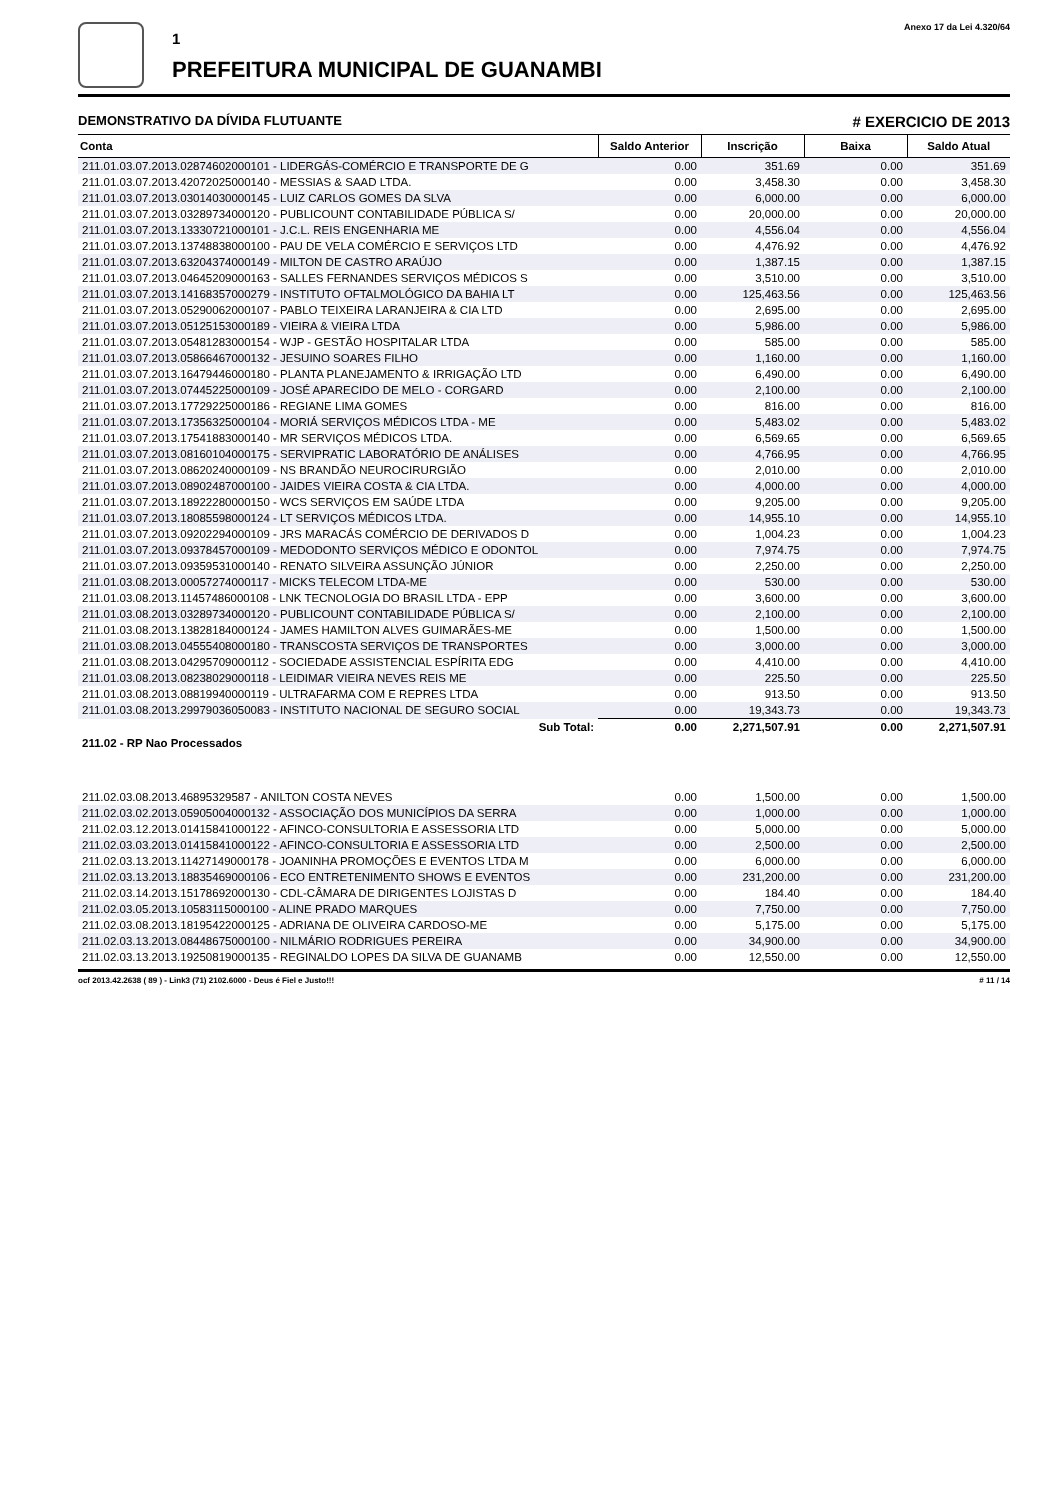1
PREFEITURA MUNICIPAL DE GUANAMBI
Anexo 17 da Lei 4.320/64
DEMONSTRATIVO DA DÍVIDA FLUTUANTE # EXERCICIO DE 2013
| Conta | Saldo Anterior | Inscrição | Baixa | Saldo Atual |
| --- | --- | --- | --- | --- |
| 211.01.03.07.2013.02874602000101 - LIDERGÁS-COMÉRCIO E TRANSPORTE DE G | 0.00 | 351.69 | 0.00 | 351.69 |
| 211.01.03.07.2013.42072025000140 - MESSIAS & SAAD LTDA. | 0.00 | 3,458.30 | 0.00 | 3,458.30 |
| 211.01.03.07.2013.03014030000145 - LUIZ CARLOS GOMES DA SLVA | 0.00 | 6,000.00 | 0.00 | 6,000.00 |
| 211.01.03.07.2013.03289734000120 - PUBLICOUNT CONTABILIDADE PÚBLICA S/ | 0.00 | 20,000.00 | 0.00 | 20,000.00 |
| 211.01.03.07.2013.13330721000101 - J.C.L. REIS ENGENHARIA ME | 0.00 | 4,556.04 | 0.00 | 4,556.04 |
| 211.01.03.07.2013.13748838000100 - PAU DE VELA COMÉRCIO E SERVIÇOS LTD | 0.00 | 4,476.92 | 0.00 | 4,476.92 |
| 211.01.03.07.2013.63204374000149 - MILTON DE CASTRO ARAÚJO | 0.00 | 1,387.15 | 0.00 | 1,387.15 |
| 211.01.03.07.2013.04645209000163 - SALLES FERNANDES SERVIÇOS MÉDICOS S | 0.00 | 3,510.00 | 0.00 | 3,510.00 |
| 211.01.03.07.2013.14168357000279 - INSTITUTO OFTALMOLÓGICO DA BAHIA LT | 0.00 | 125,463.56 | 0.00 | 125,463.56 |
| 211.01.03.07.2013.05290062000107 - PABLO TEIXEIRA LARANJEIRA & CIA LTD | 0.00 | 2,695.00 | 0.00 | 2,695.00 |
| 211.01.03.07.2013.05125153000189 - VIEIRA & VIEIRA LTDA | 0.00 | 5,986.00 | 0.00 | 5,986.00 |
| 211.01.03.07.2013.05481283000154 - WJP - GESTÃO HOSPITALAR LTDA | 0.00 | 585.00 | 0.00 | 585.00 |
| 211.01.03.07.2013.05866467000132 - JESUINO SOARES FILHO | 0.00 | 1,160.00 | 0.00 | 1,160.00 |
| 211.01.03.07.2013.16479446000180 - PLANTA PLANEJAMENTO & IRRIGAÇÃO LTD | 0.00 | 6,490.00 | 0.00 | 6,490.00 |
| 211.01.03.07.2013.07445225000109 - JOSÉ APARECIDO DE MELO - CORGARD | 0.00 | 2,100.00 | 0.00 | 2,100.00 |
| 211.01.03.07.2013.17729225000186 - REGIANE LIMA GOMES | 0.00 | 816.00 | 0.00 | 816.00 |
| 211.01.03.07.2013.17356325000104 - MORIÁ SERVIÇOS MÉDICOS LTDA - ME | 0.00 | 5,483.02 | 0.00 | 5,483.02 |
| 211.01.03.07.2013.17541883000140 - MR SERVIÇOS MÉDICOS LTDA. | 0.00 | 6,569.65 | 0.00 | 6,569.65 |
| 211.01.03.07.2013.08160104000175 - SERVIPRATIC LABORATÓRIO DE ANÁLISES | 0.00 | 4,766.95 | 0.00 | 4,766.95 |
| 211.01.03.07.2013.08620240000109 - NS BRANDÃO NEUROCIRURGIÃO | 0.00 | 2,010.00 | 0.00 | 2,010.00 |
| 211.01.03.07.2013.08902487000100 - JAIDES VIEIRA COSTA & CIA LTDA. | 0.00 | 4,000.00 | 0.00 | 4,000.00 |
| 211.01.03.07.2013.18922280000150 - WCS SERVIÇOS EM SAÚDE LTDA | 0.00 | 9,205.00 | 0.00 | 9,205.00 |
| 211.01.03.07.2013.18085598000124 - LT SERVIÇOS MÉDICOS LTDA. | 0.00 | 14,955.10 | 0.00 | 14,955.10 |
| 211.01.03.07.2013.09202294000109 - JRS MARACÁS COMÉRCIO DE DERIVADOS D | 0.00 | 1,004.23 | 0.00 | 1,004.23 |
| 211.01.03.07.2013.09378457000109 - MEDODONTO SERVIÇOS MÉDICO E ODONTOL | 0.00 | 7,974.75 | 0.00 | 7,974.75 |
| 211.01.03.07.2013.09359531000140 - RENATO SILVEIRA ASSUNÇÃO JÚNIOR | 0.00 | 2,250.00 | 0.00 | 2,250.00 |
| 211.01.03.08.2013.00057274000117 - MICKS TELECOM LTDA-ME | 0.00 | 530.00 | 0.00 | 530.00 |
| 211.01.03.08.2013.11457486000108 - LNK TECNOLOGIA DO BRASIL LTDA - EPP | 0.00 | 3,600.00 | 0.00 | 3,600.00 |
| 211.01.03.08.2013.03289734000120 - PUBLICOUNT CONTABILIDADE PÚBLICA S/ | 0.00 | 2,100.00 | 0.00 | 2,100.00 |
| 211.01.03.08.2013.13828184000124 - JAMES HAMILTON ALVES GUIMARÃES-ME | 0.00 | 1,500.00 | 0.00 | 1,500.00 |
| 211.01.03.08.2013.04555408000180 - TRANSCOSTA SERVIÇOS DE TRANSPORTES | 0.00 | 3,000.00 | 0.00 | 3,000.00 |
| 211.01.03.08.2013.04295709000112 - SOCIEDADE ASSISTENCIAL ESPÍRITA EDG | 0.00 | 4,410.00 | 0.00 | 4,410.00 |
| 211.01.03.08.2013.08238029000118 - LEIDIMAR VIEIRA NEVES REIS ME | 0.00 | 225.50 | 0.00 | 225.50 |
| 211.01.03.08.2013.08819940000119 - ULTRAFARMA COM E REPRES LTDA | 0.00 | 913.50 | 0.00 | 913.50 |
| 211.01.03.08.2013.29979036050083 - INSTITUTO NACIONAL DE SEGURO SOCIAL | 0.00 | 19,343.73 | 0.00 | 19,343.73 |
| Sub Total: | 0.00 | 2,271,507.91 | 0.00 | 2,271,507.91 |
| 211.02 - RP Nao Processados | | | | |
| 211.02.03.08.2013.46895329587 - ANILTON COSTA NEVES | 0.00 | 1,500.00 | 0.00 | 1,500.00 |
| 211.02.03.02.2013.05905004000132 - ASSOCIAÇÃO DOS MUNICÍPIOS DA SERRA | 0.00 | 1,000.00 | 0.00 | 1,000.00 |
| 211.02.03.12.2013.01415841000122 - AFINCO-CONSULTORIA E ASSESSORIA LTD | 0.00 | 5,000.00 | 0.00 | 5,000.00 |
| 211.02.03.03.2013.01415841000122 - AFINCO-CONSULTORIA E ASSESSORIA LTD | 0.00 | 2,500.00 | 0.00 | 2,500.00 |
| 211.02.03.13.2013.11427149000178 - JOANINHA PROMOÇÕES E EVENTOS LTDA M | 0.00 | 6,000.00 | 0.00 | 6,000.00 |
| 211.02.03.13.2013.18835469000106 - ECO ENTRETENIMENTO SHOWS E EVENTOS | 0.00 | 231,200.00 | 0.00 | 231,200.00 |
| 211.02.03.14.2013.15178692000130 - CDL-CÂMARA DE DIRIGENTES LOJISTAS D | 0.00 | 184.40 | 0.00 | 184.40 |
| 211.02.03.05.2013.10583115000100 - ALINE PRADO MARQUES | 0.00 | 7,750.00 | 0.00 | 7,750.00 |
| 211.02.03.08.2013.18195422000125 - ADRIANA DE OLIVEIRA CARDOSO-ME | 0.00 | 5,175.00 | 0.00 | 5,175.00 |
| 211.02.03.13.2013.08448675000100 - NILMÁRIO RODRIGUES PEREIRA | 0.00 | 34,900.00 | 0.00 | 34,900.00 |
| 211.02.03.13.2013.19250819000135 - REGINALDO LOPES DA SILVA DE GUANAMB | 0.00 | 12,550.00 | 0.00 | 12,550.00 |
ocf 2013.42.2638 ( 89 ) - Link3 (71) 2102.6000 - Deus é Fiel e Justo!!! # 11 / 14